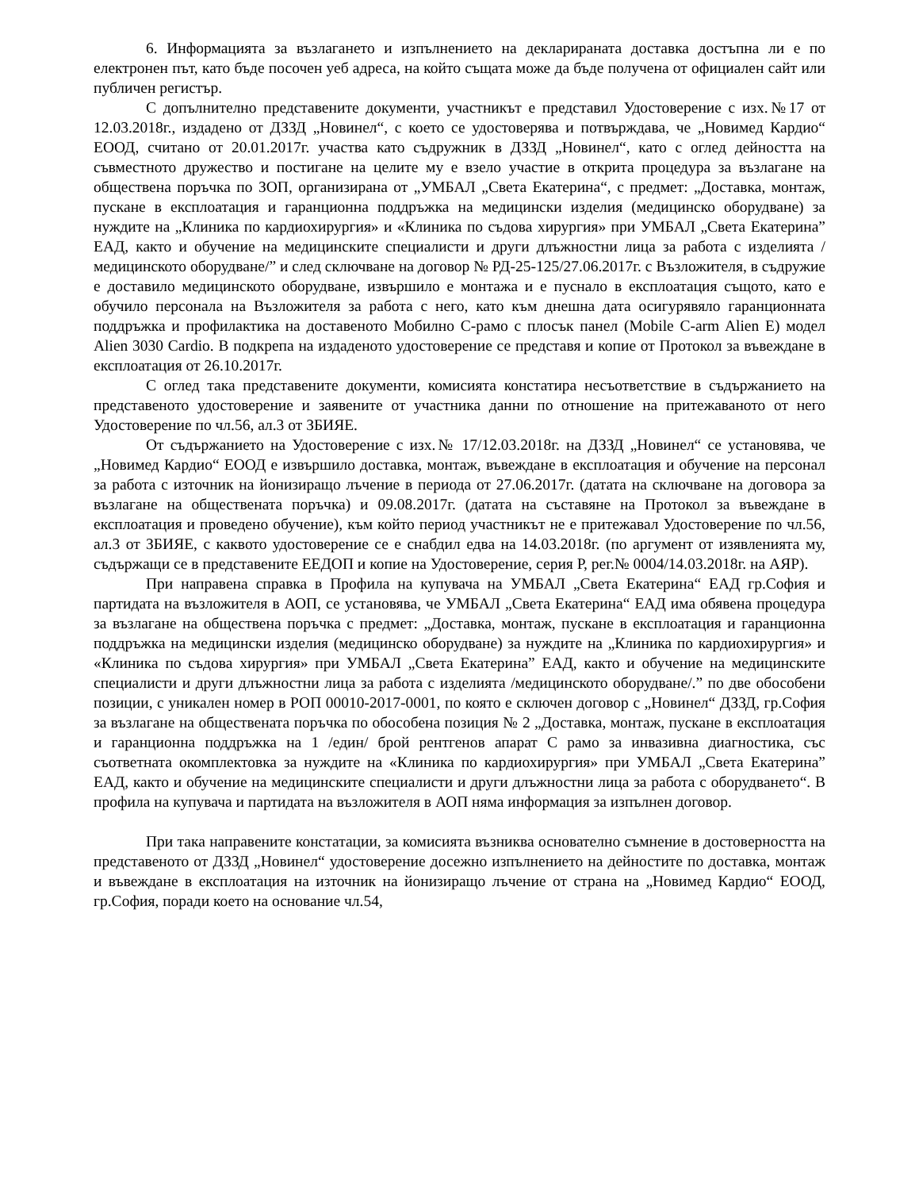6. Информацията за възлагането и изпълнението на декларираната доставка достъпна ли е по електронен път, като бъде посочен уеб адреса, на който същата може да бъде получена от официален сайт или публичен регистър.
С допълнително представените документи, участникът е представил Удостоверение с изх.№17 от 12.03.2018г., издадено от ДЗЗД „Новинел“, с което се удостоверява и потвърждава, че „Новимед Кардио“ ЕООД, считано от 20.01.2017г. участва като съдружник в ДЗЗД „Новинел“, като с оглед дейността на съвместното дружество и постигане на целите му е взело участие в открита процедура за възлагане на обществена поръчка по ЗОП, организирана от „УМБАЛ „Света Екатерина“, с предмет: „Доставка, монтаж, пускане в експлоатация и гаранционна поддръжка на медицински изделия (медицинско оборудване) за нуждите на „Клиника по кардиохирургия» и «Клиника по съдова хирургия» при УМБАЛ „Света Екатерина” ЕАД, както и обучение на медицинските специалисти и други длъжностни лица за работа с изделията /медицинското оборудване/” и след сключване на договор № РД-25-125/27.06.2017г. с Възложителя, в съдружие е доставило медицинското оборудване, извършило е монтажа и е пуснало в експлоатация същото, като е обучило персонала на Възложителя за работа с него, като към днешна дата осигурявяло гаранционната поддръжка и профилактика на доставеното Мобилно С-рамо с плосък панел (Mobile C-arm Alien E) модел Alien 3030 Cardio. В подкрепа на издаденото удостоверение се представя и копие от Протокол за въвеждане в експлоатация от 26.10.2017г.
С оглед така представените документи, комисията констатира несъответствие в съдържанието на представеното удостоверение и заявените от участника данни по отношение на притежаваното от него Удостоверение по чл.56, ал.3 от ЗБИЯЕ.
От съдържанието на Удостоверение с изх.№ 17/12.03.2018г. на ДЗЗД „Новинел“ се установява, че „Новимед Кардио“ ЕООД е извършило доставка, монтаж, въвеждане в експлоатация и обучение на персонал за работа с източник на йонизиращо лъчение в периода от 27.06.2017г. (датата на сключване на договора за възлагане на обществената поръчка) и 09.08.2017г. (датата на съставяне на Протокол за въвеждане в експлоатация и проведено обучение), към който период участникът не е притежавал Удостоверение по чл.56, ал.3 от ЗБИЯЕ, с каквото удостоверение се е снабдил едва на 14.03.2018г. (по аргумент от изявленията му, съдържащи се в представените ЕЕДОП и копие на Удостоверение, серия Р, рег.№ 0004/14.03.2018г. на АЯР).
При направена справка в Профила на купувача на УМБАЛ „Света Екатерина“ ЕАД гр.София и партидата на възложителя в АОП, се установява, че УМБАЛ „Света Екатерина“ ЕАД има обявена процедура за възлагане на обществена поръчка с предмет: „Доставка, монтаж, пускане в експлоатация и гаранционна поддръжка на медицински изделия (медицинско оборудване) за нуждите на „Клиника по кардиохирургия» и «Клиника по съдова хирургия» при УМБАЛ „Света Екатерина” ЕАД, както и обучение на медицинските специалисти и други длъжностни лица за работа с изделията /медицинското оборудване/.” по две обособени позиции, с уникален номер в РОП 00010-2017-0001, по която е сключен договор с „Новинел“ ДЗЗД, гр.София за възлагане на обществената поръчка по обособена позиция № 2 „Доставка, монтаж, пускане в експлоатация и гаранционна поддръжка на 1 /един/ брой рентгенов апарат С рамо за инвазивна диагностика, със съответната окомплектовка за нуждите на «Клиника по кардиохирургия» при УМБАЛ „Света Екатерина” ЕАД, както и обучение на медицинските специалисти и други длъжностни лица за работа с оборудването“. В профила на купувача и партидата на възложителя в АОП няма информация за изпълнен договор.
При така направените констатации, за комисията възниква основателно съмнение в достоверността на представеното от ДЗЗД „Новинел“ удостоверение досежно изпълнението на дейностите по доставка, монтаж и въвеждане в експлоатация на източник на йонизиращо лъчение от страна на „Новимед Кардио“ ЕООД, гр.София, поради което на основание чл.54,